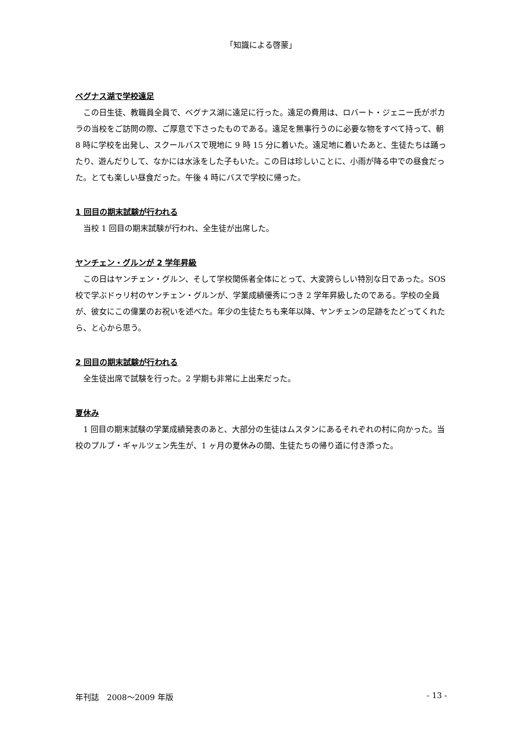「知識による啓蒙」
ベグナス湖で学校遠足
この日生徒、教職員全員で、ベグナス湖に遠足に行った。遠足の費用は、ロバート・ジェニー氏がポカラの当校をご訪問の際、ご厚意で下さったものである。遠足を無事行うのに必要な物をすべて持って、朝 8 時に学校を出発し、スクールバスで現地に 9 時 15 分に着いた。遠足地に着いたあと、生徒たちは踊ったり、遊んだりして、なかには水泳をした子もいた。この日は珍しいことに、小雨が降る中での昼食だった。とても楽しい昼食だった。午後 4 時にバスで学校に帰った。
1 回目の期末試験が行われる
当校 1 回目の期末試験が行われ、全生徒が出席した。
ヤンチェン・グルンが 2 学年昇級
この日はヤンチェン・グルン、そして学校関係者全体にとって、大変誇らしい特別な日であった。SOS 校で学ぶドゥリ村のヤンチェン・グルンが、学業成績優秀につき 2 学年昇級したのである。学校の全員が、彼女にこの偉業のお祝いを述べた。年少の生徒たちも来年以降、ヤンチェンの足跡をたどってくれたら、と心から思う。
2 回目の期末試験が行われる
全生徒出席で試験を行った。2 学期も非常に上出来だった。
夏休み
1 回目の期末試験の学業成績発表のあと、大部分の生徒はムスタンにあるそれぞれの村に向かった。当校のプルブ・ギャルツェン先生が、1 ヶ月の夏休みの間、生徒たちの帰り道に付き添った。
年刊誌　2008～2009 年版 - 13 -